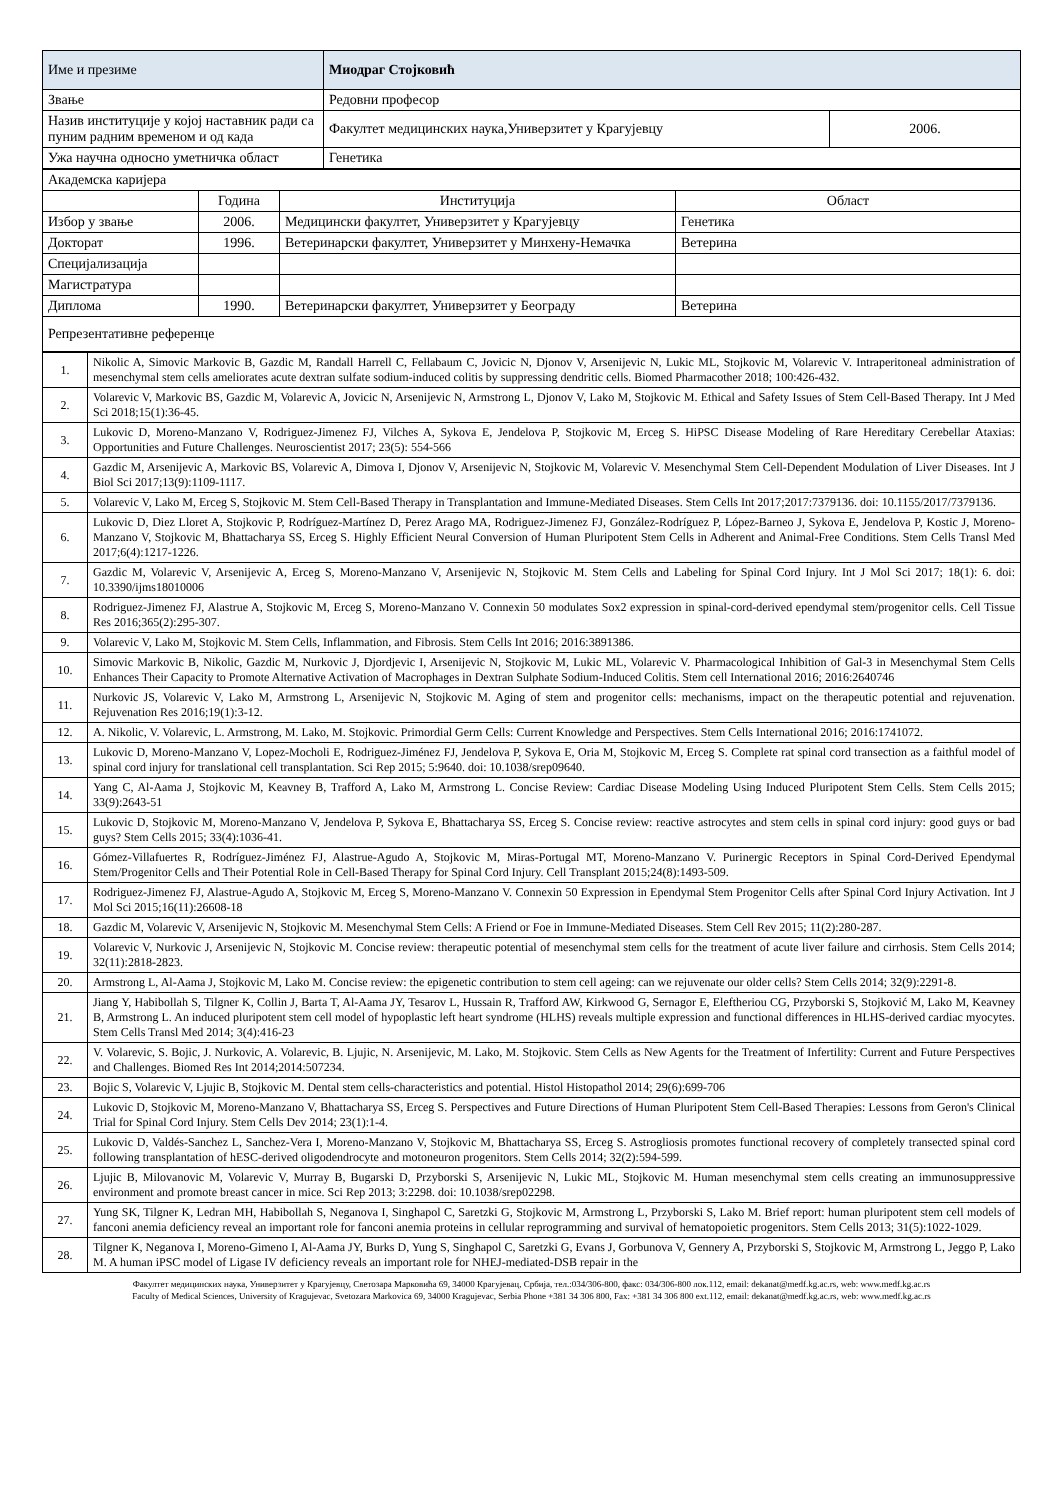| Име и презиме | Миодраг Стојковић | |
| Звање | Редовни професор | |
| Назив институције у којој наставник ради са пуним радним временом и од када | Факултет медицинских наука,Универзитет у Крагујевцу | 2006. |
| Ужа научна односно уметничка област | Генетика | |
| Академска каријера | | | |
| | Година | Институција | Област |
| Избор у звање | 2006. | Медицински факултет, Универзитет у Крагујевцу | Генетика |
| Докторат | 1996. | Ветеринарски факултет, Универзитет у Минхену-Немачка | Ветерина |
| Специјализација | | | |
| Магистратура | | | |
| Диплома | 1990. | Ветеринарски факултет, Универзитет у Београду | Ветерина |
| Репрезентативне референце | | | |
| 1. | Nikolic A, Simovic Markovic B, Gazdic M, Randall Harrell C, Fellabaum C, Jovicic N, Djonov V, Arsenijevic N, Lukic ML, Stojkovic M, Volarevic V. Intraperitoneal administration of mesenchymal stem cells ameliorates acute dextran sulfate sodium-induced colitis by suppressing dendritic cells. Biomed Pharmacother 2018; 100:426-432. |
| 2. | Volarevic V, Markovic BS, Gazdic M, Volarevic A, Jovicic N, Arsenijevic N, Armstrong L, Djonov V, Lako M, Stojkovic M. Ethical and Safety Issues of Stem Cell-Based Therapy. Int J Med Sci 2018;15(1):36-45. |
| 3. | Lukovic D, Moreno-Manzano V, Rodriguez-Jimenez FJ, Vilches A, Sykova E, Jendelova P, Stojkovic M, Erceg S. HiPSC Disease Modeling of Rare Hereditary Cerebellar Ataxias: Opportunities and Future Challenges. Neuroscientist 2017; 23(5): 554-566 |
| 4. | Gazdic M, Arsenijevic A, Markovic BS, Volarevic A, Dimova I, Djonov V, Arsenijevic N, Stojkovic M, Volarevic V. Mesenchymal Stem Cell-Dependent Modulation of Liver Diseases. Int J Biol Sci 2017;13(9):1109-1117. |
| 5. | Volarevic V, Lako M, Erceg S, Stojkovic M. Stem Cell-Based Therapy in Transplantation and Immune-Mediated Diseases. Stem Cells Int 2017;2017:7379136. doi: 10.1155/2017/7379136. |
| 6. | Lukovic D, Diez Lloret A, Stojkovic P, Rodríguez-Martínez D, Perez Arago MA, Rodriguez-Jimenez FJ, González-Rodríguez P, López-Barneo J, Sykova E, Jendelova P, Kostic J, Moreno-Manzano V, Stojkovic M, Bhattacharya SS, Erceg S. Highly Efficient Neural Conversion of Human Pluripotent Stem Cells in Adherent and Animal-Free Conditions. Stem Cells Transl Med 2017;6(4):1217-1226. |
| 7. | Gazdic M, Volarevic V, Arsenijevic A, Erceg S, Moreno-Manzano V, Arsenijevic N, Stojkovic M. Stem Cells and Labeling for Spinal Cord Injury. Int J Mol Sci 2017; 18(1): 6. doi: 10.3390/ijms18010006 |
| 8. | Rodriguez-Jimenez FJ, Alastrue A, Stojkovic M, Erceg S, Moreno-Manzano V. Connexin 50 modulates Sox2 expression in spinal-cord-derived ependymal stem/progenitor cells. Cell Tissue Res 2016;365(2):295-307. |
| 9. | Volarevic V, Lako M, Stojkovic M. Stem Cells, Inflammation, and Fibrosis. Stem Cells Int 2016; 2016:3891386. |
| 10. | Simovic Markovic B, Nikolic, Gazdic M, Nurkovic J, Djordjevic I, Arsenijevic N, Stojkovic M, Lukic ML, Volarevic V. Pharmacological Inhibition of Gal-3 in Mesenchymal Stem Cells Enhances Their Capacity to Promote Alternative Activation of Macrophages in Dextran Sulphate Sodium-Induced Colitis. Stem cell International 2016; 2016:2640746 |
| 11. | Nurkovic JS, Volarevic V, Lako M, Armstrong L, Arsenijevic N, Stojkovic M. Aging of stem and progenitor cells: mechanisms, impact on the therapeutic potential and rejuvenation. Rejuvenation Res 2016;19(1):3-12. |
| 12. | A. Nikolic, V. Volarevic, L. Armstrong, M. Lako, M. Stojkovic. Primordial Germ Cells: Current Knowledge and Perspectives. Stem Cells International 2016; 2016:1741072. |
| 13. | Lukovic D, Moreno-Manzano V, Lopez-Mocholi E, Rodriguez-Jiménez FJ, Jendelova P, Sykova E, Oria M, Stojkovic M, Erceg S. Complete rat spinal cord transection as a faithful model of spinal cord injury for translational cell transplantation. Sci Rep 2015; 5:9640. doi: 10.1038/srep09640. |
| 14. | Yang C, Al-Aama J, Stojkovic M, Keavney B, Trafford A, Lako M, Armstrong L. Concise Review: Cardiac Disease Modeling Using Induced Pluripotent Stem Cells. Stem Cells 2015; 33(9):2643-51 |
| 15. | Lukovic D, Stojkovic M, Moreno-Manzano V, Jendelova P, Sykova E, Bhattacharya SS, Erceg S. Concise review: reactive astrocytes and stem cells in spinal cord injury: good guys or bad guys? Stem Cells 2015; 33(4):1036-41. |
| 16. | Gómez-Villafuertes R, Rodríguez-Jiménez FJ, Alastrue-Agudo A, Stojkovic M, Miras-Portugal MT, Moreno-Manzano V. Purinergic Receptors in Spinal Cord-Derived Ependymal Stem/Progenitor Cells and Their Potential Role in Cell-Based Therapy for Spinal Cord Injury. Cell Transplant 2015;24(8):1493-509. |
| 17. | Rodriguez-Jimenez FJ, Alastrue-Agudo A, Stojkovic M, Erceg S, Moreno-Manzano V. Connexin 50 Expression in Ependymal Stem Progenitor Cells after Spinal Cord Injury Activation. Int J Mol Sci 2015;16(11):26608-18 |
| 18. | Gazdic M, Volarevic V, Arsenijevic N, Stojkovic M. Mesenchymal Stem Cells: A Friend or Foe in Immune-Mediated Diseases. Stem Cell Rev 2015; 11(2):280-287. |
| 19. | Volarevic V, Nurkovic J, Arsenijevic N, Stojkovic M. Concise review: therapeutic potential of mesenchymal stem cells for the treatment of acute liver failure and cirrhosis. Stem Cells 2014; 32(11):2818-2823. |
| 20. | Armstrong L, Al-Aama J, Stojkovic M, Lako M. Concise review: the epigenetic contribution to stem cell ageing: can we rejuvenate our older cells? Stem Cells 2014; 32(9):2291-8. |
| 21. | Jiang Y, Habibollah S, Tilgner K, Collin J, Barta T, Al-Aama JY, Tesarov L, Hussain R, Trafford AW, Kirkwood G, Sernagor E, Eleftheriou CG, Przyborski S, Stojković M, Lako M, Keavney B, Armstrong L. An induced pluripotent stem cell model of hypoplastic left heart syndrome (HLHS) reveals multiple expression and functional differences in HLHS-derived cardiac myocytes. Stem Cells Transl Med 2014; 3(4):416-23 |
| 22. | V. Volarevic, S. Bojic, J. Nurkovic, A. Volarevic, B. Ljujic, N. Arsenijevic, M. Lako, M. Stojkovic. Stem Cells as New Agents for the Treatment of Infertility: Current and Future Perspectives and Challenges. Biomed Res Int 2014;2014:507234. |
| 23. | Bojic S, Volarevic V, Ljujic B, Stojkovic M. Dental stem cells-characteristics and potential. Histol Histopathol 2014; 29(6):699-706 |
| 24. | Lukovic D, Stojkovic M, Moreno-Manzano V, Bhattacharya SS, Erceg S. Perspectives and Future Directions of Human Pluripotent Stem Cell-Based Therapies: Lessons from Geron's Clinical Trial for Spinal Cord Injury. Stem Cells Dev 2014; 23(1):1-4. |
| 25. | Lukovic D, Valdés-Sanchez L, Sanchez-Vera I, Moreno-Manzano V, Stojkovic M, Bhattacharya SS, Erceg S. Astrogliosis promotes functional recovery of completely transected spinal cord following transplantation of hESC-derived oligodendrocyte and motoneuron progenitors. Stem Cells 2014; 32(2):594-599. |
| 26. | Ljujic B, Milovanovic M, Volarevic V, Murray B, Bugarski D, Przyborski S, Arsenijevic N, Lukic ML, Stojkovic M. Human mesenchymal stem cells creating an immunosuppressive environment and promote breast cancer in mice. Sci Rep 2013; 3:2298. doi: 10.1038/srep02298. |
| 27. | Yung SK, Tilgner K, Ledran MH, Habibollah S, Neganova I, Singhapol C, Saretzki G, Stojkovic M, Armstrong L, Przyborski S, Lako M. Brief report: human pluripotent stem cell models of fanconi anemia deficiency reveal an important role for fanconi anemia proteins in cellular reprogramming and survival of hematopoietic progenitors. Stem Cells 2013; 31(5):1022-1029. |
| 28. | Tilgner K, Neganova I, Moreno-Gimeno I, Al-Aama JY, Burks D, Yung S, Singhapol C, Saretzki G, Evans J, Gorbunova V, Gennery A, Przyborski S, Stojkovic M, Armstrong L, Jeggo P, Lako M. A human iPSC model of Ligase IV deficiency reveals an important role for NHEJ-mediated-DSB repair in the |
Факултет медицинских наука, Универзитет у Крагујевцу, Светозара Марковића 69, 34000 Крагујевац, Србија, тел.:034/306-800, факс: 034/306-800 лок.112, email: dekanat@medf.kg.ac.rs, web: www.medf.kg.ac.rs
Faculty of Medical Sciences, University of Kragujevac, Svetozara Markovica 69, 34000 Kragujevac, Serbia Phone +381 34 306 800, Fax: +381 34 306 800 ext.112, email: dekanat@medf.kg.ac.rs, web: www.medf.kg.ac.rs